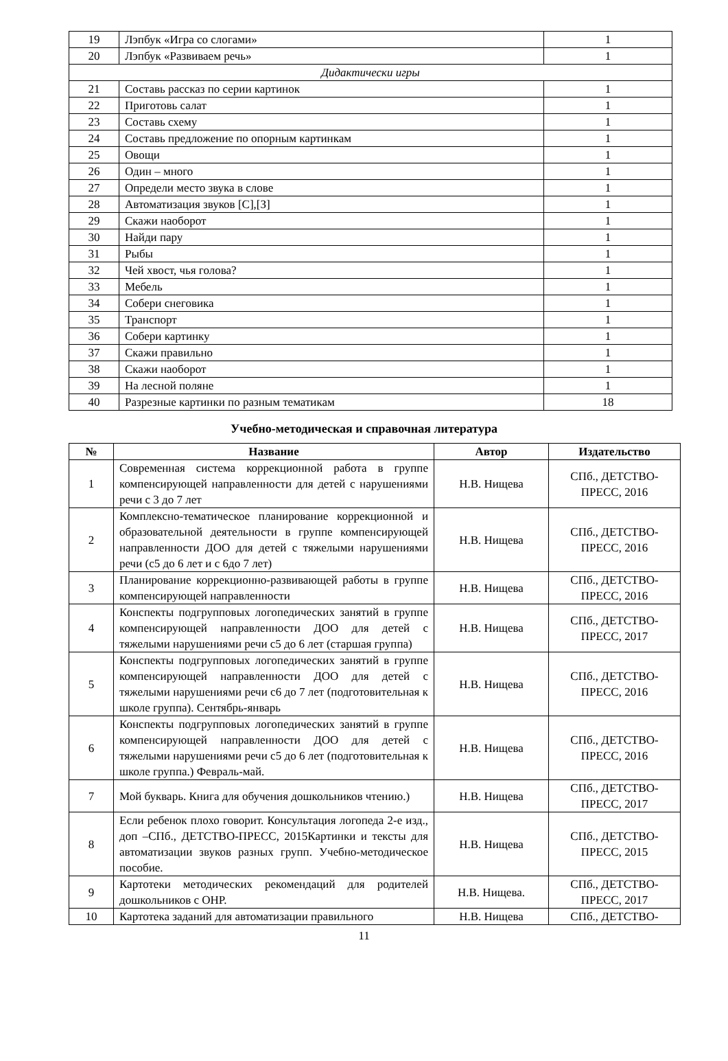| 19 | Лэпбук «Игра со слогами» | 1 |
| 20 | Лэпбук «Развиваем речь» | 1 |
| Дидактически игры | | |
| 21 | Составь рассказ по серии картинок | 1 |
| 22 | Приготовь салат | 1 |
| 23 | Составь схему | 1 |
| 24 | Составь предложение по опорным картинкам | 1 |
| 25 | Овощи | 1 |
| 26 | Один – много | 1 |
| 27 | Определи место звука в слове | 1 |
| 28 | Автоматизация звуков [С],[З] | 1 |
| 29 | Скажи наоборот | 1 |
| 30 | Найди пару | 1 |
| 31 | Рыбы | 1 |
| 32 | Чей хвост, чья голова? | 1 |
| 33 | Мебель | 1 |
| 34 | Собери снеговика | 1 |
| 35 | Транспорт | 1 |
| 36 | Собери картинку | 1 |
| 37 | Скажи правильно | 1 |
| 38 | Скажи наоборот | 1 |
| 39 | На лесной поляне | 1 |
| 40 | Разрезные картинки по разным тематикам | 18 |
Учебно-методическая и справочная литература
| № | Название | Автор | Издательство |
| --- | --- | --- | --- |
| 1 | Современная система коррекционной работа в группе компенсирующей направленности для детей с нарушениями речи с 3 до 7 лет | Н.В. Нищева | СПб., ДЕТСТВО-ПРЕСС, 2016 |
| 2 | Комплексно-тематическое планирование коррекционной и образовательной деятельности в группе компенсирующей направленности ДОО для детей с тяжелыми нарушениями речи (с5 до 6 лет и с 6до 7 лет) | Н.В. Нищева | СПб., ДЕТСТВО-ПРЕСС, 2016 |
| 3 | Планирование коррекционно-развивающей работы в группе компенсирующей направленности | Н.В. Нищева | СПб., ДЕТСТВО-ПРЕСС, 2016 |
| 4 | Конспекты подгрупповых логопедических занятий в группе компенсирующей направленности ДОО для детей с тяжелыми нарушениями речи с5 до 6 лет (старшая группа) | Н.В. Нищева | СПб., ДЕТСТВО-ПРЕСС, 2017 |
| 5 | Конспекты подгрупповых логопедических занятий в группе компенсирующей направленности ДОО для детей с тяжелыми нарушениями речи с6 до 7 лет (подготовительная к школе группа). Сентябрь-январь | Н.В. Нищева | СПб., ДЕТСТВО-ПРЕСС, 2016 |
| 6 | Конспекты подгрупповых логопедических занятий в группе компенсирующей направленности ДОО для детей с тяжелыми нарушениями речи с5 до 6 лет (подготовительная к школе группа.) Февраль-май. | Н.В. Нищева | СПб., ДЕТСТВО-ПРЕСС, 2016 |
| 7 | Мой букварь. Книга для обучения дошкольников чтению.) | Н.В. Нищева | СПб., ДЕТСТВО-ПРЕСС, 2017 |
| 8 | Если ребенок плохо говорит. Консультация логопеда 2-е изд., доп –СПб., ДЕТСТВО-ПРЕСС, 2015Картинки и тексты для автоматизации звуков разных групп. Учебно-методическое пособие. | Н.В. Нищева | СПб., ДЕТСТВО-ПРЕСС, 2015 |
| 9 | Картотеки методических рекомендаций для родителей дошкольников с ОНР. | Н.В. Нищева. | СПб., ДЕТСТВО-ПРЕСС, 2017 |
| 10 | Картотека заданий для автоматизации правильного | Н.В. Нищева | СПб., ДЕТСТВО- |
11